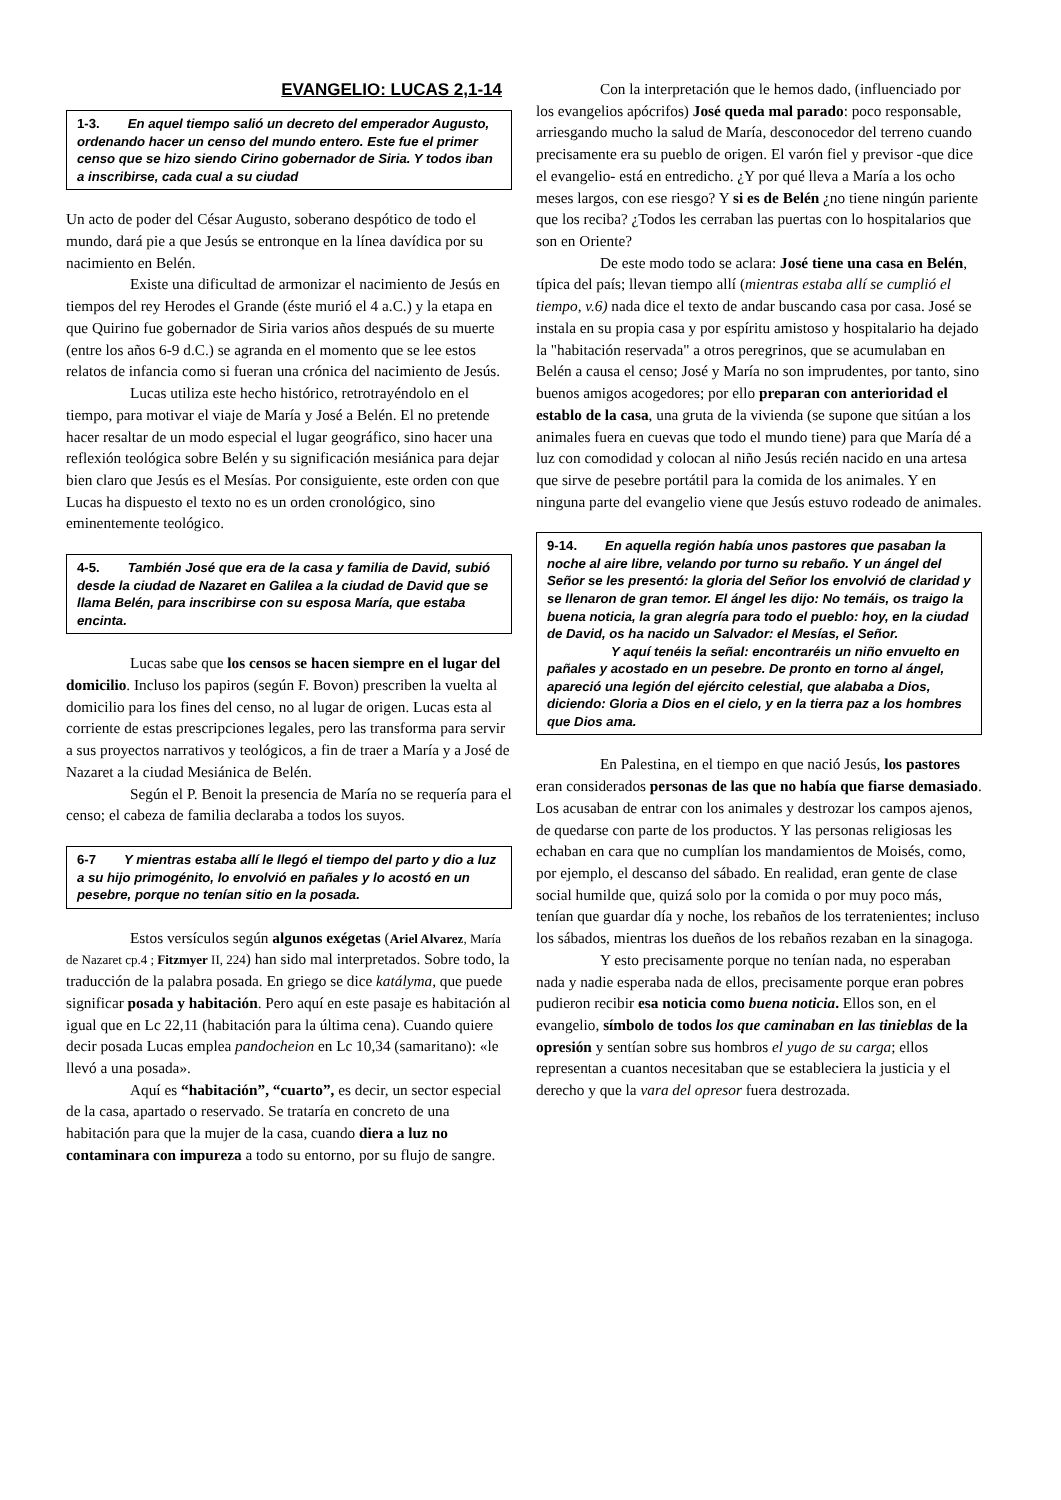EVANGELIO: LUCAS 2,1-14
1-3. En aquel tiempo salió un decreto del emperador Augusto, ordenando hacer un censo del mundo entero. Este fue el primer censo que se hizo siendo Cirino gobernador de Siria. Y todos iban a inscribirse, cada cual a su ciudad
Un acto de poder del César Augusto, soberano despótico de todo el mundo, dará pie a que Jesús se entronque en la línea davídica por su nacimiento en Belén.
Existe una dificultad de armonizar el nacimiento de Jesús en tiempos del rey Herodes el Grande (éste murió el 4 a.C.) y la etapa en que Quirino fue gobernador de Siria varios años después de su muerte (entre los años 6-9 d.C.) se agranda en el momento que se lee estos relatos de infancia como si fueran una crónica del nacimiento de Jesús.
Lucas utiliza este hecho histórico, retrotrayéndolo en el tiempo, para motivar el viaje de María y José a Belén. El no pretende hacer resaltar de un modo especial el lugar geográfico, sino hacer una reflexión teológica sobre Belén y su significación mesiánica para dejar bien claro que Jesús es el Mesías. Por consiguiente, este orden con que Lucas ha dispuesto el texto no es un orden cronológico, sino eminentemente teológico.
4-5. También José que era de la casa y familia de David, subió desde la ciudad de Nazaret en Galilea a la ciudad de David que se llama Belén, para inscribirse con su esposa María, que estaba encinta.
Lucas sabe que los censos se hacen siempre en el lugar del domicilio. Incluso los papiros (según F. Bovon) prescriben la vuelta al domicilio para los fines del censo, no al lugar de origen. Lucas esta al corriente de estas prescripciones legales, pero las transforma para servir a sus proyectos narrativos y teológicos, a fin de traer a María y a José de Nazaret a la ciudad Mesiánica de Belén.
Según el P. Benoit la presencia de María no se requería para el censo; el cabeza de familia declaraba a todos los suyos.
6-7 Y mientras estaba allí le llegó el tiempo del parto y dio a luz a su hijo primogénito, lo envolvió en pañales y lo acostó en un pesebre, porque no tenían sitio en la posada.
Estos versículos según algunos exégetas (Ariel Alvarez, María de Nazaret cp.4 ; Fitzmyer II, 224) han sido mal interpretados. Sobre todo, la traducción de la palabra posada. En griego se dice katályma, que puede significar posada y habitación. Pero aquí en este pasaje es habitación al igual que en Lc 22,11 (habitación para la última cena). Cuando quiere decir posada Lucas emplea pandocheion en Lc 10,34 (samaritano): «le llevó a una posada».
Aquí es “habitación”, “cuarto”, es decir, un sector especial de la casa, apartado o reservado. Se trataría en concreto de una habitación para que la mujer de la casa, cuando diera a luz no contaminara con impureza a todo su entorno, por su flujo de sangre.
Con la interpretación que le hemos dado, (influenciado por los evangelios apócrifos) José queda mal parado: poco responsable, arriesgando mucho la salud de María, desconocedor del terreno cuando precisamente era su pueblo de origen. El varón fiel y previsor -que dice el evangelio- está en entredicho. ¿Y por qué lleva a María a los ocho meses largos, con ese riesgo? Y si es de Belén ¿no tiene ningún pariente que los reciba? ¿Todos les cerraban las puertas con lo hospitalarios que son en Oriente?
De este modo todo se aclara: José tiene una casa en Belén, típica del país; llevan tiempo allí (mientras estaba allí se cumplió el tiempo, v.6) nada dice el texto de andar buscando casa por casa. José se instala en su propia casa y por espíritu amistoso y hospitalario ha dejado la "habitación reservada" a otros peregrinos, que se acumulaban en Belén a causa el censo; José y María no son imprudentes, por tanto, sino buenos amigos acogedores; por ello preparan con anterioridad el establo de la casa, una gruta de la vivienda (se supone que sitúan a los animales fuera en cuevas que todo el mundo tiene) para que María dé a luz con comodidad y colocan al niño Jesús recién nacido en una artesa que sirve de pesebre portátil para la comida de los animales. Y en ninguna parte del evangelio viene que Jesús estuvo rodeado de animales.
9-14. En aquella región había unos pastores que pasaban la noche al aire libre, velando por turno su rebaño. Y un ángel del Señor se les presentó: la gloria del Señor los envolvió de claridad y se llenaron de gran temor. El ángel les dijo: No temáis, os traigo la buena noticia, la gran alegría para todo el pueblo: hoy, en la ciudad de David, os ha nacido un Salvador: el Mesías, el Señor.
Y aquí tenéis la señal: encontraréis un niño envuelto en pañales y acostado en un pesebre. De pronto en torno al ángel, apareció una legión del ejército celestial, que alababa a Dios, diciendo: Gloria a Dios en el cielo, y en la tierra paz a los hombres que Dios ama.
En Palestina, en el tiempo en que nació Jesús, los pastores eran considerados personas de las que no había que fiarse demasiado. Los acusaban de entrar con los animales y destrozar los campos ajenos, de quedarse con parte de los productos. Y las personas religiosas les echaban en cara que no cumplían los mandamientos de Moisés, como, por ejemplo, el descanso del sábado. En realidad, eran gente de clase social humilde que, quizá solo por la comida o por muy poco más, tenían que guardar día y noche, los rebaños de los terratenientes; incluso los sábados, mientras los dueños de los rebaños rezaban en la sinagoga.
Y esto precisamente porque no tenían nada, no esperaban nada y nadie esperaba nada de ellos, precisamente porque eran pobres pudieron recibir esa noticia como buena noticia. Ellos son, en el evangelio, símbolo de todos los que caminaban en las tinieblas de la opresión y sentían sobre sus hombros el yugo de su carga; ellos representan a cuantos necesitaban que se estableciera la justicia y el derecho y que la vara del opresor fuera destrozada.